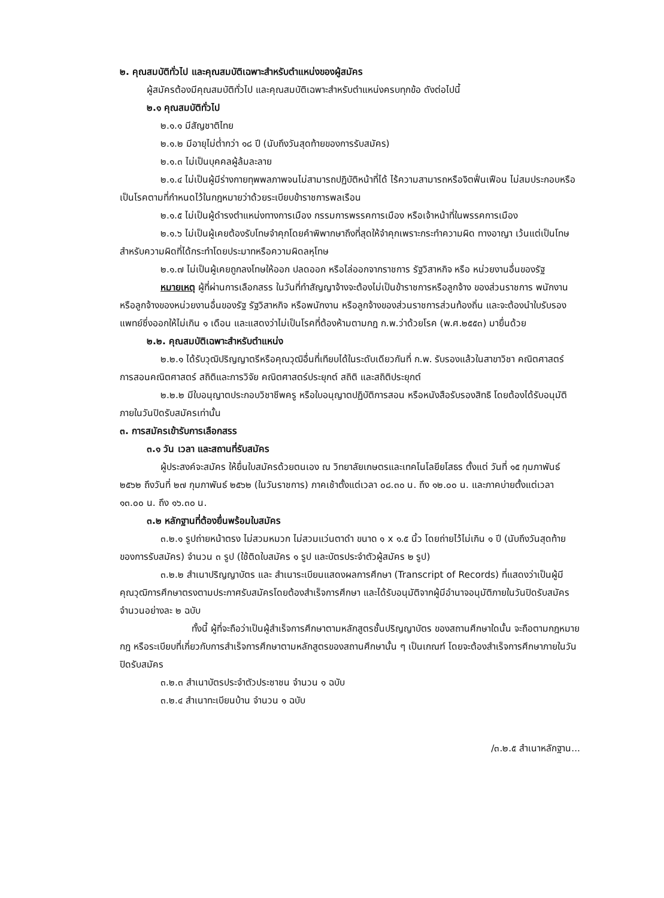๒. คุณสมบัติทั่วไป และคุณสมบัติเฉพาะสำหรับตำแหน่งของผู้สมัคร
ผู้สมัครต้องมีคุณสมบัติทั่วไป และคุณสมบัติเฉพาะสำหรับตำแหน่งครบทุกข้อ ดังต่อไปนี้
๒.๑ คุณสมบัติทั่วไป
๒.๑.๑ มีสัญชาติไทย
๒.๑.๒ มีอายุไม่ต่ำกว่า ๑๘ ปี (นับถึงวันสุดท้ายของการรับสมัคร)
๒.๑.๓ ไม่เป็นบุคคลผู้ล้มละลาย
๒.๑.๔ ไม่เป็นผู้มีร่างกายทุพพลภาพจนไม่สามารถปฏิบัติหน้าที่ได้ ไร้ความสามารถหรือจิตฟั่นเฟือน ไม่สมประกอบหรือเป็นโรคตามที่กำหนดไว้ในกฎหมายว่าด้วยระเบียบข้าราชการพลเรือน
๒.๑.๕ ไม่เป็นผู้ดำรงตำแหน่งทางการเมือง กรรมการพรรคการเมือง หรือเจ้าหน้าที่ในพรรคการเมือง
๒.๑.๖ ไม่เป็นผู้เคยต้องรับโทษจำคุกโดยคำพิพากษาถึงที่สุดให้จำคุกเพราะกระทำความผิด ทางอาญา เว้นแต่เป็นโทษสำหรับความผิดที่ได้กระทำโดยประมาทหรือความผิดลหุโทษ
๒.๑.๗ ไม่เป็นผู้เคยถูกลงโทษให้ออก ปลดออก หรือไล่ออกจากราชการ รัฐวิสาหกิจ หรือ หน่วยงานอื่นของรัฐ
หมายเหตุ ผู้ที่ผ่านการเลือกสรร ในวันที่ทำสัญญาจ้างจะต้องไม่เป็นข้าราชการหรือลูกจ้าง ของส่วนราชการ พนักงาน หรือลูกจ้างของหน่วยงานอื่นของรัฐ รัฐวิสาหกิจ หรือพนักงาน หรือลูกจ้างของส่วนราชการส่วนท้องถิ่น และจะต้องนำใบรับรองแพทย์ซึ่งออกให้ไม่เกิน ๑ เดือน และแสดงว่าไม่เป็นโรคที่ต้องห้ามตามกฎ ก.พ.ว่าด้วยโรค (พ.ศ.๒๕๕๓) มายื่นด้วย
๒.๒. คุณสมบัติเฉพาะสำหรับตำแหน่ง
๒.๒.๑ ได้รับวุฒิปริญญาตรีหรือคุณวุฒิอื่นที่เทียบได้ในระดับเดียวกันที่ ก.พ. รับรองแล้วในสาขาวิชา คณิตศาสตร์ การสอนคณิตศาสตร์ สถิติและการวิจัย คณิตศาสตร์ประยุกต์ สถิติ และสถิติประยุกต์
๒.๒.๒ มีใบอนุญาตประกอบวิชาชีพครู หรือใบอนุญาตปฏิบัติการสอน หรือหนังสือรับรองสิทธิ โดยต้องได้รับอนุมัติภายในวันปิดรับสมัครเท่านั้น
๓. การสมัครเข้ารับการเลือกสรร
๓.๑ วัน เวลา และสถานที่รับสมัคร
ผู้ประสงค์จะสมัคร ให้ยื่นใบสมัครด้วยตนเอง ณ วิทยาลัยเกษตรและเทคโนโลยียโสธร ตั้งแต่ วันที่ ๑๕ กุมภาพันธ์ ๒๕๖๒ ถึงวันที่ ๒๗ กุมภาพันธ์ ๒๕๖๒ (ในวันราชการ) ภาคเช้าตั้งแต่เวลา ๐๘.๓๐ น. ถึง ๑๒.๐๐ น. และภาคบ่ายตั้งแต่เวลา ๑๓.๐๐ น. ถึง ๑๖.๓๐ น.
๓.๒ หลักฐานที่ต้องยื่นพร้อมใบสมัคร
๓.๒.๑ รูปถ่ายหน้าตรง ไม่สวมหมวก ไม่สวมแว่นตาดำ ขนาด ๑ x ๑.๕ นิ้ว โดยถ่ายไว้ไม่เกิน ๑ ปี (นับถึงวันสุดท้ายของการรับสมัคร) จำนวน ๓ รูป (ใช้ติดใบสมัคร ๑ รูป และบัตรประจำตัวผู้สมัคร ๒ รูป)
๓.๒.๒ สำเนาปริญญาบัตร และ สำเนาระเบียนแสดงผลการศึกษา (Transcript of Records) ที่แสดงว่าเป็นผู้มีคุณวุฒิการศึกษาตรงตามประกาศรับสมัครโดยต้องสำเร็จการศึกษา และได้รับอนุมัติจากผู้มีอำนาจอนุมัติภายในวันปิดรับสมัคร จำนวนอย่างละ ๒ ฉบับ
ทั้งนี้ ผู้ที่จะถือว่าเป็นผู้สำเร็จการศึกษาตามหลักสูตรชั้นปริญญาบัตร ของสถานศึกษาใดนั้น จะถือตามกฎหมาย กฎ หรือระเบียบที่เกี่ยวกับการสำเร็จการศึกษาตามหลักสูตรของสถานศึกษานั้น ๆ เป็นเกณฑ์ โดยจะต้องสำเร็จการศึกษาภายในวันปิดรับสมัคร
๓.๒.๓ สำเนาบัตรประจำตัวประชาชน จำนวน ๑ ฉบับ
๓.๒.๔ สำเนาทะเบียนบ้าน จำนวน ๑ ฉบับ
/๓.๒.๕ สำเนาหลักฐาน...